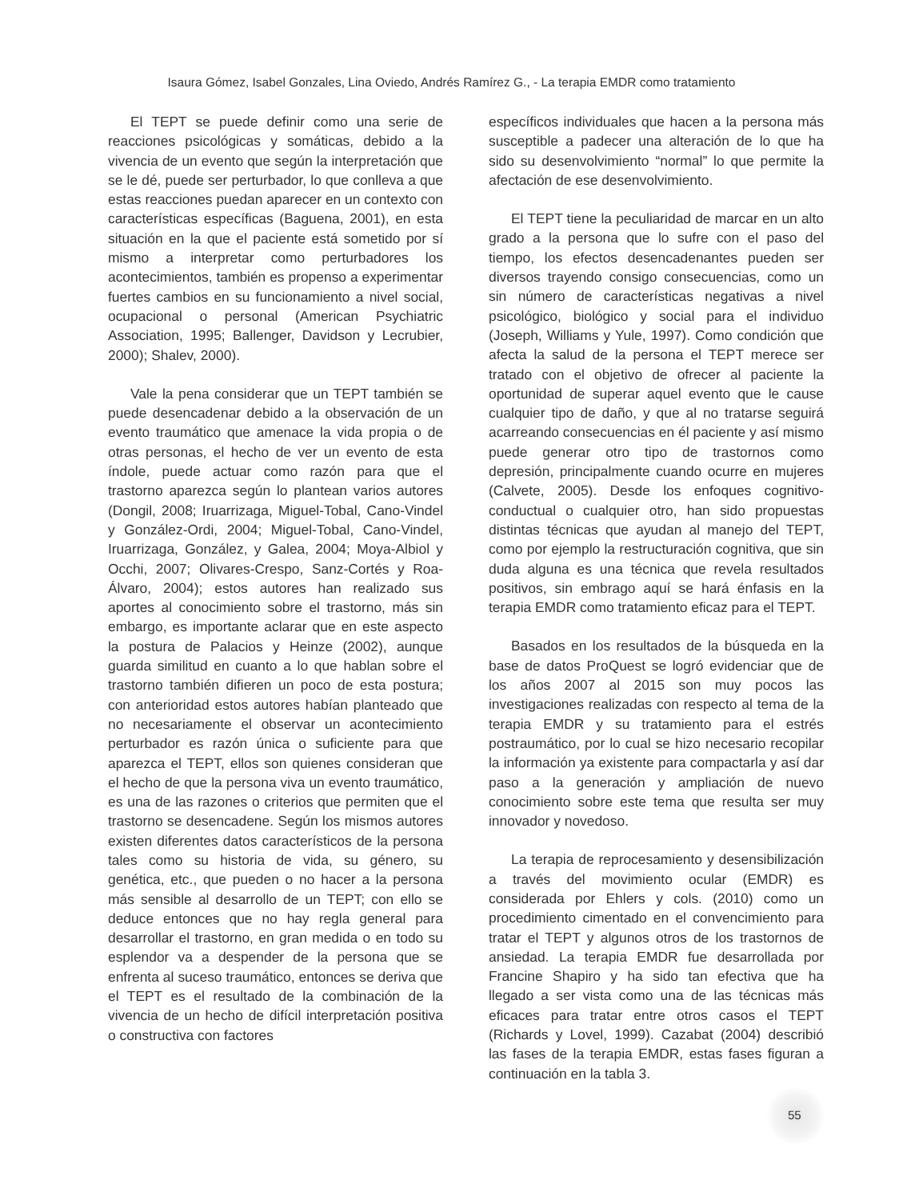Isaura Gómez, Isabel Gonzales, Lina Oviedo, Andrés Ramírez G., - La terapia EMDR como tratamiento
El TEPT se puede definir como una serie de reacciones psicológicas y somáticas, debido a la vivencia de un evento que según la interpretación que se le dé, puede ser perturbador, lo que conlleva a que estas reacciones puedan aparecer en un contexto con características específicas (Baguena, 2001), en esta situación en la que el paciente está sometido por sí mismo a interpretar como perturbadores los acontecimientos, también es propenso a experimentar fuertes cambios en su funcionamiento a nivel social, ocupacional o personal (American Psychiatric Association, 1995; Ballenger, Davidson y Lecrubier, 2000); Shalev, 2000).
Vale la pena considerar que un TEPT también se puede desencadenar debido a la observación de un evento traumático que amenace la vida propia o de otras personas, el hecho de ver un evento de esta índole, puede actuar como razón para que el trastorno aparezca según lo plantean varios autores (Dongil, 2008; Iruarrizaga, Miguel-Tobal, Cano-Vindel y González-Ordi, 2004; Miguel-Tobal, Cano-Vindel, Iruarrizaga, González, y Galea, 2004; Moya-Albiol y Occhi, 2007; Olivares-Crespo, Sanz-Cortés y Roa-Álvaro, 2004); estos autores han realizado sus aportes al conocimiento sobre el trastorno, más sin embargo, es importante aclarar que en este aspecto la postura de Palacios y Heinze (2002), aunque guarda similitud en cuanto a lo que hablan sobre el trastorno también difieren un poco de esta postura; con anterioridad estos autores habían planteado que no necesariamente el observar un acontecimiento perturbador es razón única o suficiente para que aparezca el TEPT, ellos son quienes consideran que el hecho de que la persona viva un evento traumático, es una de las razones o criterios que permiten que el trastorno se desencadene. Según los mismos autores existen diferentes datos característicos de la persona tales como su historia de vida, su género, su genética, etc., que pueden o no hacer a la persona más sensible al desarrollo de un TEPT; con ello se deduce entonces que no hay regla general para desarrollar el trastorno, en gran medida o en todo su esplendor va a despender de la persona que se enfrenta al suceso traumático, entonces se deriva que el TEPT es el resultado de la combinación de la vivencia de un hecho de difícil interpretación positiva o constructiva con factores
específicos individuales que hacen a la persona más susceptible a padecer una alteración de lo que ha sido su desenvolvimiento “normal” lo que permite la afectación de ese desenvolvimiento.
El TEPT tiene la peculiaridad de marcar en un alto grado a la persona que lo sufre con el paso del tiempo, los efectos desencadenantes pueden ser diversos trayendo consigo consecuencias, como un sin número de características negativas a nivel psicológico, biológico y social para el individuo (Joseph, Williams y Yule, 1997). Como condición que afecta la salud de la persona el TEPT merece ser tratado con el objetivo de ofrecer al paciente la oportunidad de superar aquel evento que le cause cualquier tipo de daño, y que al no tratarse seguirá acarreando consecuencias en él paciente y así mismo puede generar otro tipo de trastornos como depresión, principalmente cuando ocurre en mujeres (Calvete, 2005). Desde los enfoques cognitivo-conductual o cualquier otro, han sido propuestas distintas técnicas que ayudan al manejo del TEPT, como por ejemplo la restructuración cognitiva, que sin duda alguna es una técnica que revela resultados positivos, sin embrago aquí se hará énfasis en la terapia EMDR como tratamiento eficaz para el TEPT.
Basados en los resultados de la búsqueda en la base de datos ProQuest se logró evidenciar que de los años 2007 al 2015 son muy pocos las investigaciones realizadas con respecto al tema de la terapia EMDR y su tratamiento para el estrés postraumático, por lo cual se hizo necesario recopilar la información ya existente para compactarla y así dar paso a la generación y ampliación de nuevo conocimiento sobre este tema que resulta ser muy innovador y novedoso.
La terapia de reprocesamiento y desensibilización a través del movimiento ocular (EMDR) es considerada por Ehlers y cols. (2010) como un procedimiento cimentado en el convencimiento para tratar el TEPT y algunos otros de los trastornos de ansiedad. La terapia EMDR fue desarrollada por Francine Shapiro y ha sido tan efectiva que ha llegado a ser vista como una de las técnicas más eficaces para tratar entre otros casos el TEPT (Richards y Lovel, 1999). Cazabat (2004) describió las fases de la terapia EMDR, estas fases figuran a continuación en la tabla 3.
55